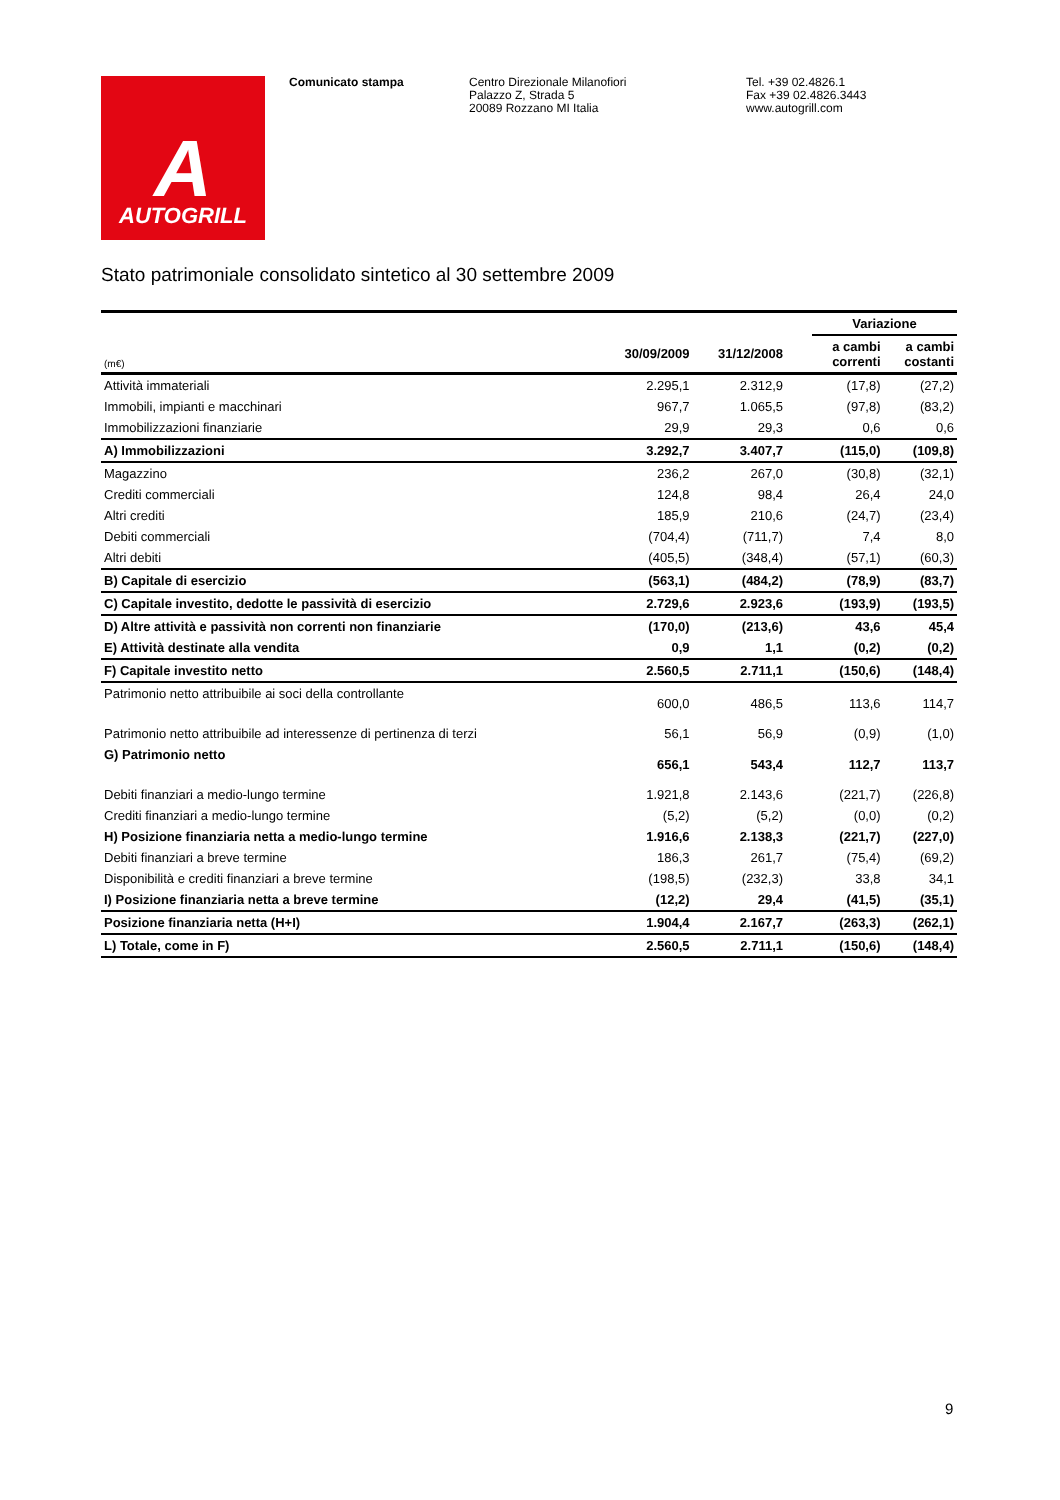A
AUTOGRILL
Comunicato stampa Centro Direzionale Milanofiori
Palazzo Z, Strada 5
20089 Rozzano MI Italia
Tel. +39 02.4826.1
Fax +39 02.4826.3443
www.autogrill.com
Stato patrimoniale consolidato sintetico al 30 settembre 2009
| | | | | Variazione | |
| --- | --- | --- | --- | --- | --- |
| (m€) | 30/09/2009 | 31/12/2008 | | a cambi correnti | a cambi costanti |
| Attività immateriali | 2.295,1 | 2.312,9 | | (17,8) | (27,2) |
| Immobili, impianti e macchinari | 967,7 | 1.065,5 | | (97,8) | (83,2) |
| Immobilizzazioni finanziarie | 29,9 | 29,3 | | 0,6 | 0,6 |
| A) Immobilizzazioni | 3.292,7 | 3.407,7 | | (115,0) | (109,8) |
| Magazzino | 236,2 | 267,0 | | (30,8) | (32,1) |
| Crediti commerciali | 124,8 | 98,4 | | 26,4 | 24,0 |
| Altri crediti | 185,9 | 210,6 | | (24,7) | (23,4) |
| Debiti commerciali | (704,4) | (711,7) | | 7,4 | 8,0 |
| Altri debiti | (405,5) | (348,4) | | (57,1) | (60,3) |
| B) Capitale di esercizio | (563,1) | (484,2) | | (78,9) | (83,7) |
| C) Capitale investito, dedotte le passività di esercizio | 2.729,6 | 2.923,6 | | (193,9) | (193,5) |
| D) Altre attività e passività non correnti non finanziarie | (170,0) | (213,6) | | 43,6 | 45,4 |
| E) Attività destinate alla vendita | 0,9 | 1,1 | | (0,2) | (0,2) |
| F) Capitale investito netto | 2.560,5 | 2.711,1 | | (150,6) | (148,4) |
| Patrimonio netto attribuibile ai soci della controllante | 600,0 | 486,5 | | 113,6 | 114,7 |
| Patrimonio netto attribuibile ad interessenze di pertinenza di terzi | 56,1 | 56,9 | | (0,9) | (1,0) |
| G) Patrimonio netto | 656,1 | 543,4 | | 112,7 | 113,7 |
| Debiti finanziari a medio-lungo termine | 1.921,8 | 2.143,6 | | (221,7) | (226,8) |
| Crediti finanziari a medio-lungo termine | (5,2) | (5,2) | | (0,0) | (0,2) |
| H) Posizione finanziaria netta a medio-lungo termine | 1.916,6 | 2.138,3 | | (221,7) | (227,0) |
| Debiti finanziari a breve termine | 186,3 | 261,7 | | (75,4) | (69,2) |
| Disponibilità e crediti finanziari a breve termine | (198,5) | (232,3) | | 33,8 | 34,1 |
| I) Posizione finanziaria netta a breve termine | (12,2) | 29,4 | | (41,5) | (35,1) |
| Posizione finanziaria netta (H+I) | 1.904,4 | 2.167,7 | | (263,3) | (262,1) |
| L) Totale, come in F) | 2.560,5 | 2.711,1 | | (150,6) | (148,4) |
9